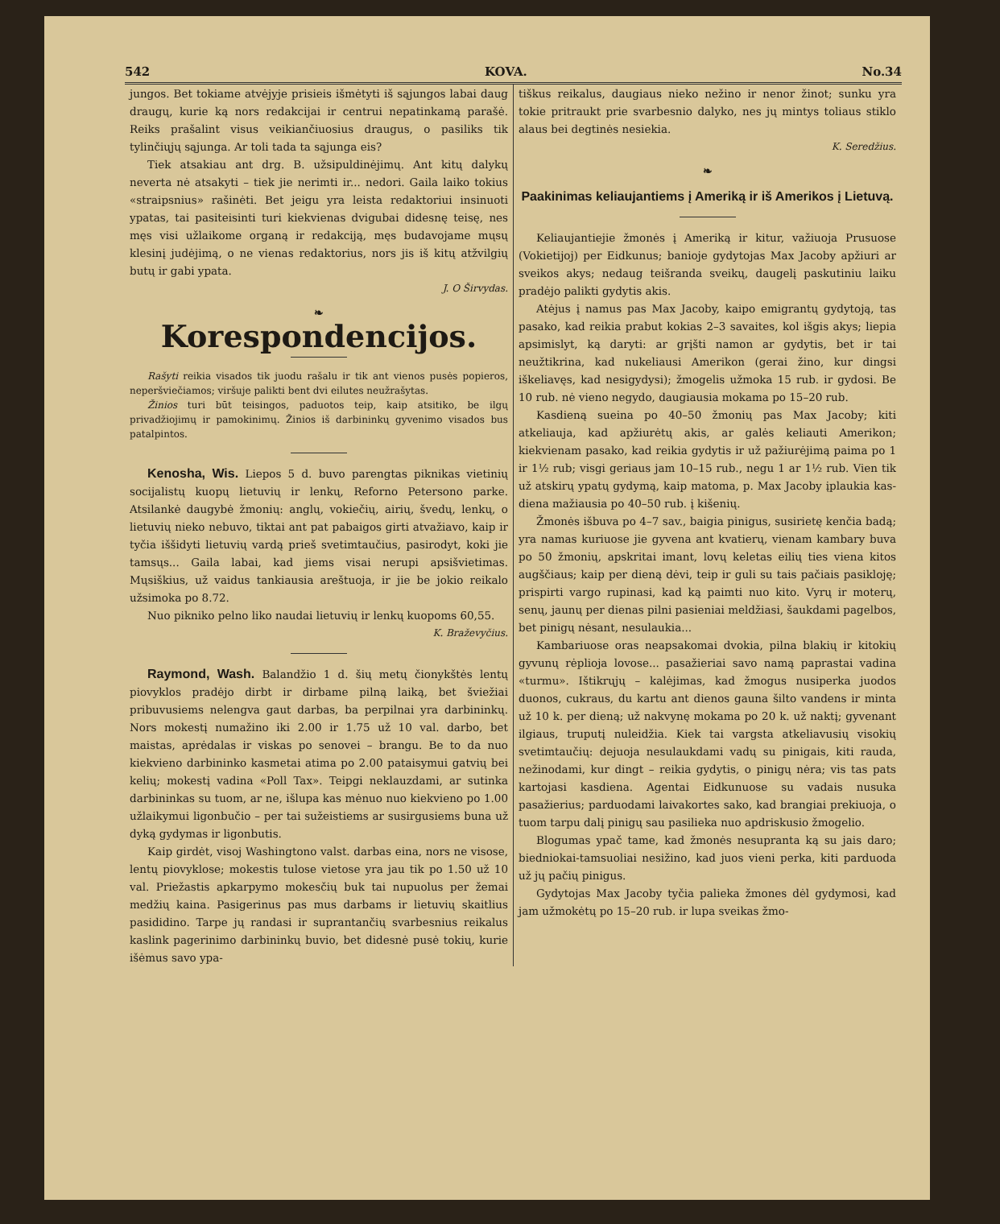542 KOVA. No.34
jungos. Bet tokiame atvėjyje prisieis išmėtyti iš sąjungos labai daug draugų, kurie ką nors redakcijai ir centrui nepatinkamą parašė. Reiks prašalint visus veikiančiuosius draugus, o pasiliks tik tylinčiųjų sąjunga. Ar toli tada ta sąjunga eis?
Tiek atsakiau ant drg. B. užsipuldinėjimų. Ant kitų dalykų neverta nė atsakyti – tiek jie nerimti ir... nedori. Gaila laiko tokius «straipsnius» rašinėti. Bet jeigu yra leista redaktoriui insinuoti ypatas, tai pasiteisinti turi kiekvienas dvigubai didesnę teisę, nes męs visi užlaikome organą ir redakciją, męs budavojame mųsų klesinį judėjimą, o ne vienas redaktorius, nors jis iš kitų atžvilgių butų ir gabi ypata.
J. O Širvydas.
❧
Korespondencijos.
Rašyti reikia visados tik juodu rašalu ir tik ant vienos pusės popieros, neperšviečiamos; viršuje palikti bent dvi eilutes neužrašytas.
Žinios turi būt teisingos, paduotos teip, kaip atsitiko, be ilgų privadžiojimų ir pamokinimų. Žinios iš darbininkų gyvenimo visados bus patalpintos.
Kenosha, Wis. Liepos 5 d. buvo parengtas piknikas vietinių socijalistų kuopų lietuvių ir lenkų, Reforno Petersono parke. Atsilankė daugybė žmonių: anglų, vokiečių, airių, švedų, lenkų, o lietuvių nieko nebuvo, tiktai ant pat pabaigos girti atvažiavo, kaip ir tyčia iššidyti lietuvių vardą prieš svetimtaučius, pasirodyt, koki jie tamsųs... Gaila labai, kad jiems visai nerupi apsišvietimas. Mųsiškius, už vaidus tankiausia areštuoja, ir jie be jokio reikalo užsimoka po 8.72.
Nuo pikniko pelno liko naudai lietuvių ir lenkų kuopoms 60,55.
K. Braževyčius.
Raymond, Wash. Balandžio 1 d. šių metų čionykštės lentų piovyklos pradėjo dirbt ir dirbame pilną laiką, bet šviežiai pribuvusiems nelengva gaut darbas, ba perpilnai yra darbininkų. Nors mokestį numažino iki 2.00 ir 1.75 už 10 val. darbo, bet maistas, aprėdalas ir viskas po senovei – brangu. Be to da nuo kiekvieno darbininko kasmetai atima po 2.00 pataisymui gatvių bei kelių; mokestį vadina «Poll Tax». Teipgi neklauzdami, ar sutinka darbininkas su tuom, ar ne, išlupa kas mėnuo nuo kiekvieno po 1.00 užlaikymui ligonbučio – per tai sužeistiems ar susirgusiems buna už dyką gydymas ir ligonbutis.
Kaip girdėt, visoj Washingtono valst. darbas eina, nors ne visose, lentų piovyklose; mokestis tulose vietose yra jau tik po 1.50 už 10 val. Priežastis apkarpymo mokesčių buk tai nupuolus per žemai medžių kaina. Pasigerinus pas mus darbams ir lietuvių skaitlius pasididino. Tarpe jų randasi ir suprantančių svarbesnius reikalus kaslink pagerinimo darbininkų buvio, bet didesnė pusė tokių, kurie išėmus savo ypa-
tiškus reikalus, daugiaus nieko nežino ir nenor žinot; sunku yra tokie pritraukt prie svarbesnio dalyko, nes jų mintys toliaus stiklo alaus bei degtinės nesiekia.
K. Seredžius.
❧
Paakinimas keliaujantiems į Ameriką ir iš Amerikos į Lietuvą.
Keliaujantiejie žmonės į Ameriką ir kitur, važiuoja Prusuose (Vokietijoj) per Eidkunus; banioje gydytojas Max Jacoby apžiuri ar sveikos akys; nedaug teišranda sveikų, daugelį paskutiniu laiku pradėjo palikti gydytis akis.
Atėjus į namus pas Max Jacoby, kaipo emigrantų gydytoją, tas pasako, kad reikia prabut kokias 2–3 savaites, kol išgis akys; liepia apsimislyt, ką daryti: ar grįšti namon ar gydytis, bet ir tai neužtikrina, kad nukeliausi Amerikon (gerai žino, kur dingsi iškeliavęs, kad nesigydysi); žmogelis užmoka 15 rub. ir gydosi. Be 10 rub. nė vieno negydo, daugiausia mokama po 15–20 rub.
Kasdieną sueina po 40–50 žmonių pas Max Jacoby; kiti atkeliauja, kad apžiurėtų akis, ar galės keliauti Amerikon; kiekvienam pasako, kad reikia gydytis ir už pažiurėjimą paima po 1 ir 1½ rub; visgi geriaus jam 10–15 rub., negu 1 ar 1½ rub. Vien tik už atskirų ypatų gydymą, kaip matoma, p. Max Jacoby įplaukia kas-diena mažiausia po 40–50 rub. į kišenių.
Žmonės išbuva po 4–7 sav., baigia pinigus, susirietę kenčia badą; yra namas kuriuose jie gyvena ant kvatierų, vienam kambary buva po 50 žmonių, apskritai imant, lovų keletas eilių ties viena kitos augščiaus; kaip per dieną dėvi, teip ir guli su tais pačiais pasikloję; prispirti vargo rupinasi, kad ką paimti nuo kito. Vyrų ir moterų, senų, jaunų per dienas pilni pasieniai meldžiasi, šaukdami pagelbos, bet pinigų nėsant, nesulaukia...
Kambariuose oras neapsakomai dvokia, pilna blakių ir kitokių gyvunų rėplioja lovose... pasažieriai savo namą paprastai vadina «turmu». Ištikrųjų – kalėjimas, kad žmogus nusiperka juodos duonos, cukraus, du kartu ant dienos gauna šilto vandens ir minta už 10 k. per dieną; už nakvynę mokama po 20 k. už naktį; gyvenant ilgiaus, truputį nuleidžia. Kiek tai vargsta atkeliavusių visokių svetimtaučių: dejuoja nesulaukdami vadų su pinigais, kiti rauda, nežinodami, kur dingt – reikia gydytis, o pinigų nėra; vis tas pats kartojasi kasdiena. Agentai Eidkunuose su vadais nusuka pasažierius; parduodami laivakortes sako, kad brangiai prekiuoja, o tuom tarpu dalį pinigų sau pasilieka nuo apdriskusio žmogelio.
Blogumas ypač tame, kad žmonės nesupranta ką su jais daro; biedniokai-tamsuoliai nesižino, kad juos vieni perka, kiti parduoda už jų pačių pinigus.
Gydytojas Max Jacoby tyčia palieka žmones dėl gydymosi, kad jam užmokėtų po 15–20 rub. ir lupa sveikas žmo-